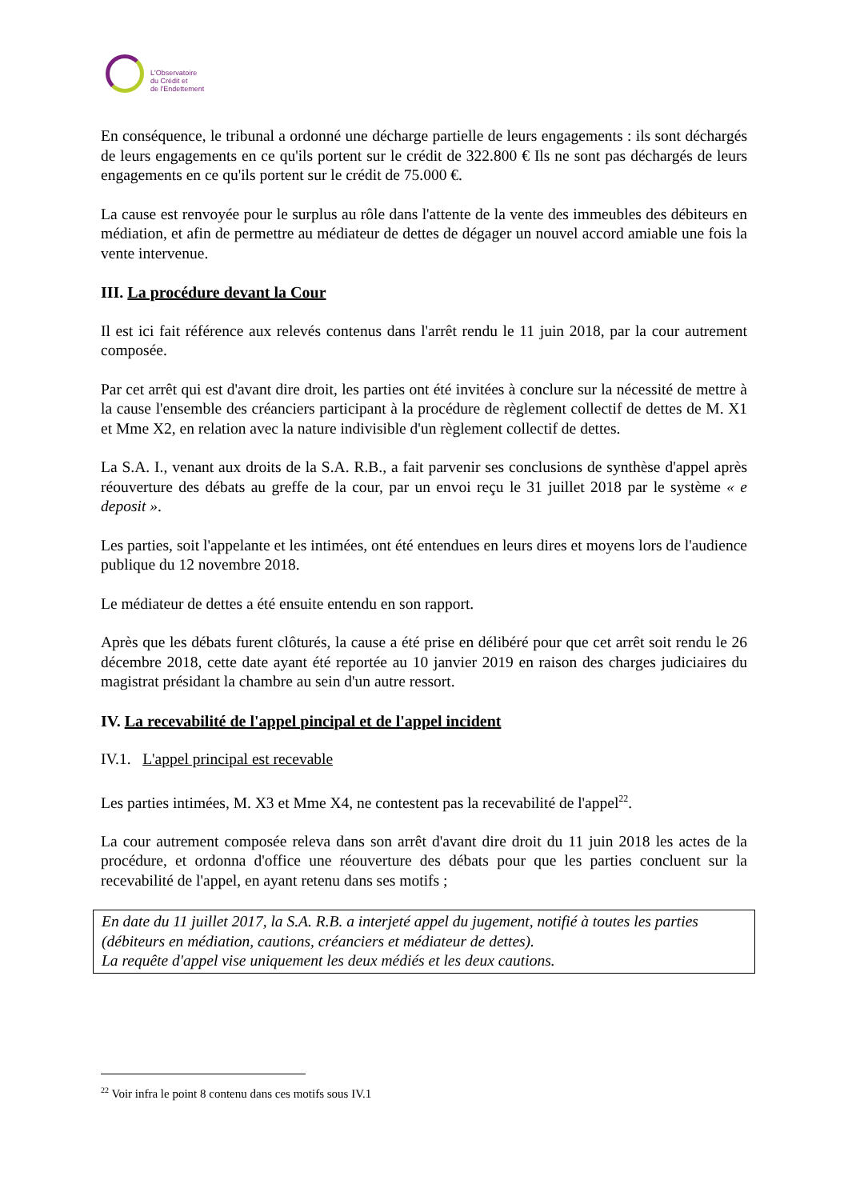L'Observatoire
du Crédit et
de l'Endettement
En conséquence, le tribunal a ordonné une décharge partielle de leurs engagements : ils sont déchargés de leurs engagements en ce qu'ils portent sur le crédit de 322.800 € Ils ne sont pas déchargés de leurs engagements en ce qu'ils portent sur le crédit de 75.000 €.
La cause est renvoyée pour le surplus au rôle dans l'attente de la vente des immeubles des débiteurs en médiation, et afin de permettre au médiateur de dettes de dégager un nouvel accord amiable une fois la vente intervenue.
III. La procédure devant la Cour
Il est ici fait référence aux relevés contenus dans l'arrêt rendu le 11 juin 2018, par la cour autrement composée.
Par cet arrêt qui est d'avant dire droit, les parties ont été invitées à conclure sur la nécessité de mettre à la cause l'ensemble des créanciers participant à la procédure de règlement collectif de dettes de M. X1 et Mme X2, en relation avec la nature indivisible d'un règlement collectif de dettes.
La S.A. I., venant aux droits de la S.A. R.B., a fait parvenir ses conclusions de synthèse d'appel après réouverture des débats au greffe de la cour, par un envoi reçu le 31 juillet 2018 par le système « e deposit ».
Les parties, soit l'appelante et les intimées, ont été entendues en leurs dires et moyens lors de l'audience publique du 12 novembre 2018.
Le médiateur de dettes a été ensuite entendu en son rapport.
Après que les débats furent clôturés, la cause a été prise en délibéré pour que cet arrêt soit rendu le 26 décembre 2018, cette date ayant été reportée au 10 janvier 2019 en raison des charges judiciaires du magistrat présidant la chambre au sein d'un autre ressort.
IV. La recevabilité de l'appel pincipal et de l'appel incident
IV.1. L'appel principal est recevable
Les parties intimées, M. X3 et Mme X4, ne contestent pas la recevabilité de l'appel<sup>22</sup>.
La cour autrement composée releva dans son arrêt d'avant dire droit du 11 juin 2018 les actes de la procédure, et ordonna d'office une réouverture des débats pour que les parties concluent sur la recevabilité de l'appel, en ayant retenu dans ses motifs ;
En date du 11 juillet 2017, la S.A. R.B. a interjeté appel du jugement, notifié à toutes les parties (débiteurs en médiation, cautions, créanciers et médiateur de dettes).
La requête d'appel vise uniquement les deux médiés et les deux cautions.
<sup>22</sup> Voir infra le point 8 contenu dans ces motifs sous IV.1